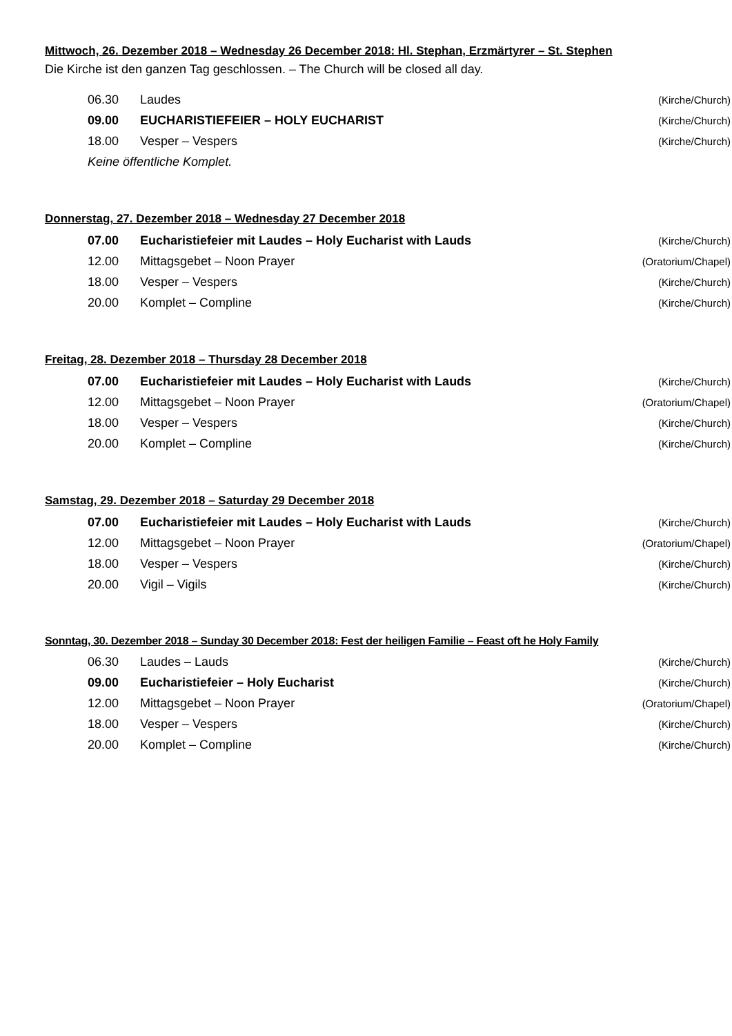Mittwoch, 26. Dezember 2018 – Wednesday 26 December 2018: Hl. Stephan, Erzmärtyrer – St. Stephen
Die Kirche ist den ganzen Tag geschlossen. – The Church will be closed all day.
| 06.30 | Laudes | (Kirche/Church) |
| 09.00 | EUCHARISTIEFEIER – HOLY EUCHARIST | (Kirche/Church) |
| 18.00 | Vesper – Vespers | (Kirche/Church) |
| Keine öffentliche Komplet. | | |
Donnerstag, 27. Dezember 2018 – Wednesday 27 December 2018
| 07.00 | Eucharistiefeier mit Laudes – Holy Eucharist with Lauds | (Kirche/Church) |
| 12.00 | Mittagsgebet – Noon Prayer | (Oratorium/Chapel) |
| 18.00 | Vesper – Vespers | (Kirche/Church) |
| 20.00 | Komplet – Compline | (Kirche/Church) |
Freitag, 28. Dezember 2018 – Thursday 28 December 2018
| 07.00 | Eucharistiefeier mit Laudes – Holy Eucharist with Lauds | (Kirche/Church) |
| 12.00 | Mittagsgebet – Noon Prayer | (Oratorium/Chapel) |
| 18.00 | Vesper – Vespers | (Kirche/Church) |
| 20.00 | Komplet – Compline | (Kirche/Church) |
Samstag, 29. Dezember 2018 – Saturday 29 December 2018
| 07.00 | Eucharistiefeier mit Laudes – Holy Eucharist with Lauds | (Kirche/Church) |
| 12.00 | Mittagsgebet – Noon Prayer | (Oratorium/Chapel) |
| 18.00 | Vesper – Vespers | (Kirche/Church) |
| 20.00 | Vigil – Vigils | (Kirche/Church) |
Sonntag, 30. Dezember 2018 – Sunday 30 December 2018: Fest der heiligen Familie – Feast oft he Holy Family
| 06.30 | Laudes – Lauds | (Kirche/Church) |
| 09.00 | Eucharistiefeier – Holy Eucharist | (Kirche/Church) |
| 12.00 | Mittagsgebet – Noon Prayer | (Oratorium/Chapel) |
| 18.00 | Vesper – Vespers | (Kirche/Church) |
| 20.00 | Komplet – Compline | (Kirche/Church) |